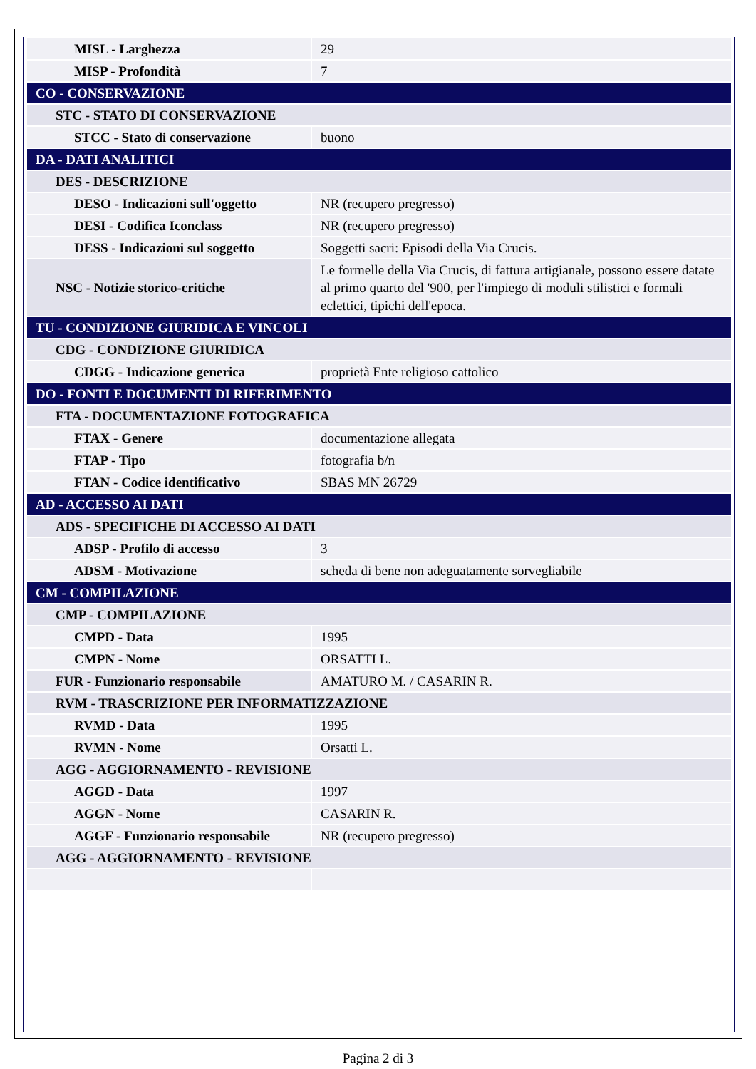| MISL - Larghezza | 29 |
| MISP - Profondità | 7 |
| CO - CONSERVAZIONE | |
| STC - STATO DI CONSERVAZIONE | |
| STCC - Stato di conservazione | buono |
| DA - DATI ANALITICI | |
| DES - DESCRIZIONE | |
| DESO - Indicazioni sull'oggetto | NR (recupero pregresso) |
| DESI - Codifica Iconclass | NR (recupero pregresso) |
| DESS - Indicazioni sul soggetto | Soggetti sacri: Episodi della Via Crucis. |
| NSC - Notizie storico-critiche | Le formelle della Via Crucis, di fattura artigianale, possono essere datate al primo quarto del '900, per l'impiego di moduli stilistici e formali eclettici, tipichi dell'epoca. |
| TU - CONDIZIONE GIURIDICA E VINCOLI | |
| CDG - CONDIZIONE GIURIDICA | |
| CDGG - Indicazione generica | proprietà Ente religioso cattolico |
| DO - FONTI E DOCUMENTI DI RIFERIMENTO | |
| FTA - DOCUMENTAZIONE FOTOGRAFICA | |
| FTAX - Genere | documentazione allegata |
| FTAP - Tipo | fotografia b/n |
| FTAN - Codice identificativo | SBAS MN 26729 |
| AD - ACCESSO AI DATI | |
| ADS - SPECIFICHE DI ACCESSO AI DATI | |
| ADSP - Profilo di accesso | 3 |
| ADSM - Motivazione | scheda di bene non adeguatamente sorvegliabile |
| CM - COMPILAZIONE | |
| CMP - COMPILAZIONE | |
| CMPD - Data | 1995 |
| CMPN - Nome | ORSATTI L. |
| FUR - Funzionario responsabile | AMATURO M. / CASARIN R. |
| RVM - TRASCRIZIONE PER INFORMATIZZAZIONE | |
| RVMD - Data | 1995 |
| RVMN - Nome | Orsatti L. |
| AGG - AGGIORNAMENTO - REVISIONE | |
| AGGD - Data | 1997 |
| AGGN - Nome | CASARIN R. |
| AGGF - Funzionario responsabile | NR (recupero pregresso) |
| AGG - AGGIORNAMENTO - REVISIONE | |
Pagina 2 di 3